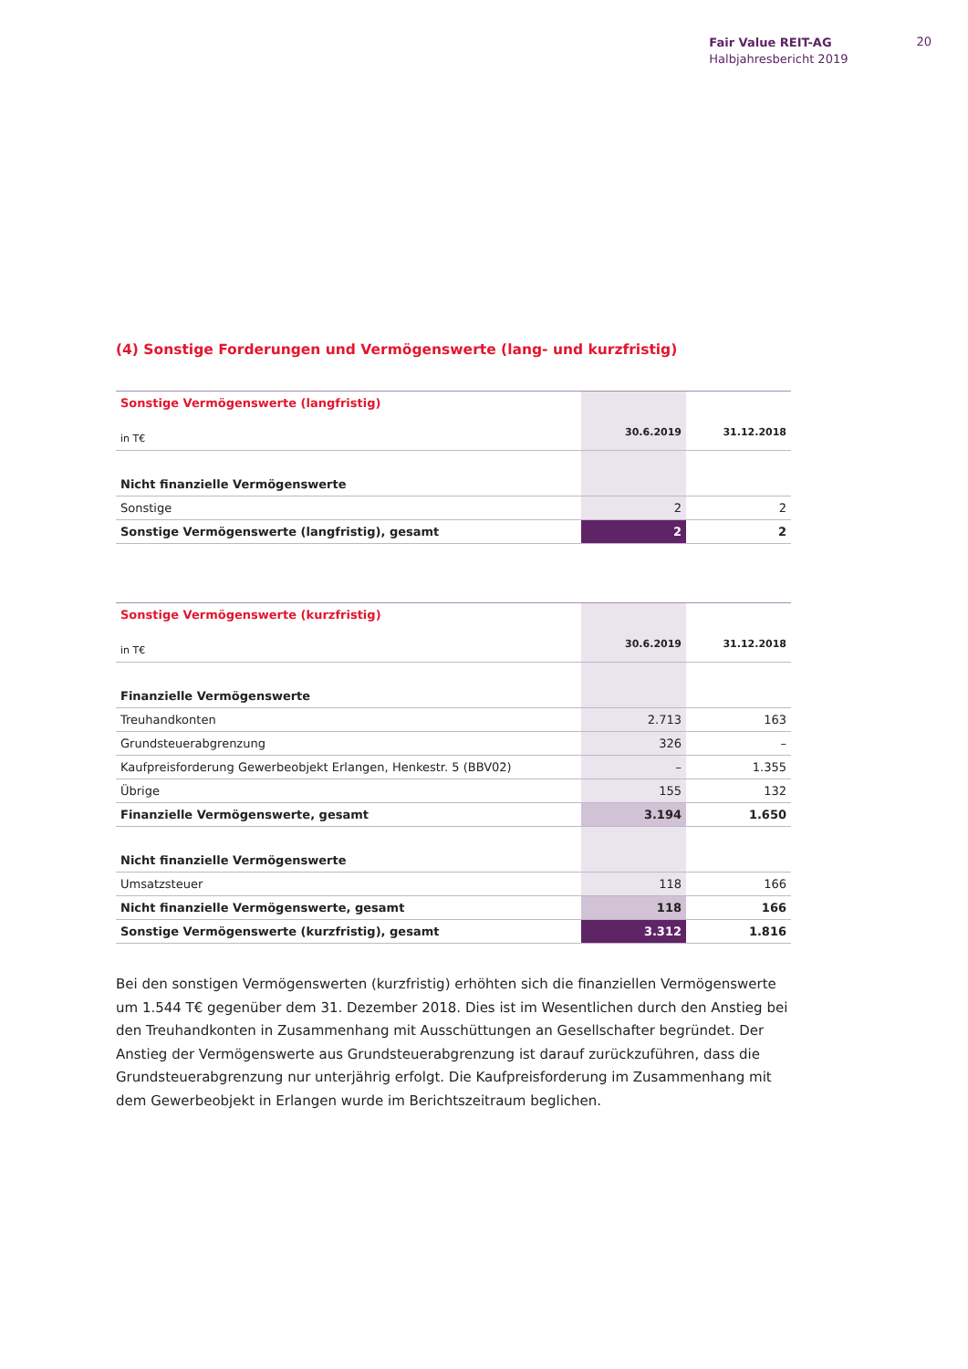Fair Value REIT-AG
Halbjahresbericht 2019
20
(4) Sonstige Forderungen und Vermögenswerte (lang- und kurzfristig)
| Sonstige Vermögenswerte (langfristig) | | |
| in T€ | 30.6.2019 | 31.12.2018 |
| Nicht finanzielle Vermögenswerte | | |
| Sonstige | 2 | 2 |
| Sonstige Vermögenswerte (langfristig), gesamt | 2 | 2 |
| Sonstige Vermögenswerte (kurzfristig) | | |
| in T€ | 30.6.2019 | 31.12.2018 |
| Finanzielle Vermögenswerte | | |
| Treuhandkonten | 2.713 | 163 |
| Grundsteuerabgrenzung | 326 | – |
| Kaufpreisforderung Gewerbeobjekt Erlangen, Henkestr. 5 (BBV02) | – | 1.355 |
| Übrige | 155 | 132 |
| Finanzielle Vermögenswerte, gesamt | 3.194 | 1.650 |
| Nicht finanzielle Vermögenswerte | | |
| Umsatzsteuer | 118 | 166 |
| Nicht finanzielle Vermögenswerte, gesamt | 118 | 166 |
| Sonstige Vermögenswerte (kurzfristig), gesamt | 3.312 | 1.816 |
Bei den sonstigen Vermögenswerten (kurzfristig) erhöhten sich die finanziellen Vermögenswerte um 1.544 T€ gegenüber dem 31. Dezember 2018. Dies ist im Wesentlichen durch den Anstieg bei den Treuhandkonten in Zusammenhang mit Ausschüttungen an Gesellschafter begründet. Der Anstieg der Vermögenswerte aus Grundsteuerabgrenzung ist darauf zurückzuführen, dass die Grundsteuerabgrenzung nur unterjährig erfolgt. Die Kaufpreisforderung im Zusammenhang mit dem Gewerbeobjekt in Erlangen wurde im Berichtszeitraum beglichen.